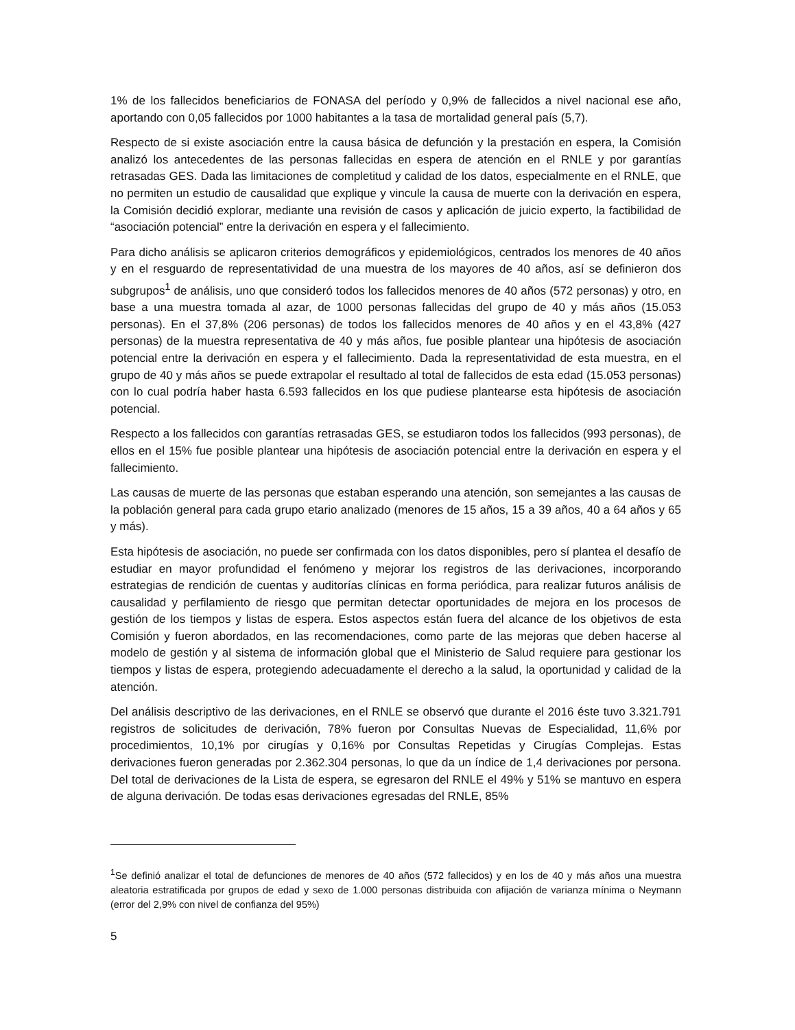1% de los fallecidos beneficiarios de FONASA del período y 0,9% de fallecidos a nivel nacional ese año, aportando con 0,05 fallecidos por 1000 habitantes a la tasa de mortalidad general país (5,7).
Respecto de si existe asociación entre la causa básica de defunción y la prestación en espera, la Comisión analizó los antecedentes de las personas fallecidas en espera de atención en el RNLE y por garantías retrasadas GES. Dada las limitaciones de completitud y calidad de los datos, especialmente en el RNLE, que no permiten un estudio de causalidad que explique y vincule la causa de muerte con la derivación en espera, la Comisión decidió explorar, mediante una revisión de casos y aplicación de juicio experto, la factibilidad de “asociación potencial” entre la derivación en espera y el fallecimiento.
Para dicho análisis se aplicaron criterios demográficos y epidemiológicos, centrados los menores de 40 años y en el resguardo de representatividad de una muestra de los mayores de 40 años, así se definieron dos subgrupos<sup>1</sup> de análisis, uno que consideró todos los fallecidos menores de 40 años (572 personas) y otro, en base a una muestra tomada al azar, de 1000 personas fallecidas del grupo de 40 y más años (15.053 personas). En el 37,8% (206 personas) de todos los fallecidos menores de 40 años y en el 43,8% (427 personas) de la muestra representativa de 40 y más años, fue posible plantear una hipótesis de asociación potencial entre la derivación en espera y el fallecimiento. Dada la representatividad de esta muestra, en el grupo de 40 y más años se puede extrapolar el resultado al total de fallecidos de esta edad (15.053 personas) con lo cual podría haber hasta 6.593 fallecidos en los que pudiese plantearse esta hipótesis de asociación potencial.
Respecto a los fallecidos con garantías retrasadas GES, se estudiaron todos los fallecidos (993 personas), de ellos en el 15% fue posible plantear una hipótesis de asociación potencial entre la derivación en espera y el fallecimiento.
Las causas de muerte de las personas que estaban esperando una atención, son semejantes a las causas de la población general para cada grupo etario analizado (menores de 15 años, 15 a 39 años, 40 a 64 años y 65 y más).
Esta hipótesis de asociación, no puede ser confirmada con los datos disponibles, pero sí plantea el desafío de estudiar en mayor profundidad el fenómeno y mejorar los registros de las derivaciones, incorporando estrategias de rendición de cuentas y auditorías clínicas en forma periódica, para realizar futuros análisis de causalidad y perfilamiento de riesgo que permitan detectar oportunidades de mejora en los procesos de gestión de los tiempos y listas de espera. Estos aspectos están fuera del alcance de los objetivos de esta Comisión y fueron abordados, en las recomendaciones, como parte de las mejoras que deben hacerse al modelo de gestión y al sistema de información global que el Ministerio de Salud requiere para gestionar los tiempos y listas de espera, protegiendo adecuadamente el derecho a la salud, la oportunidad y calidad de la atención.
Del análisis descriptivo de las derivaciones, en el RNLE se observó que durante el 2016 éste tuvo 3.321.791 registros de solicitudes de derivación, 78% fueron por Consultas Nuevas de Especialidad, 11,6% por procedimientos, 10,1% por cirugías y 0,16% por Consultas Repetidas y Cirugías Complejas. Estas derivaciones fueron generadas por 2.362.304 personas, lo que da un índice de 1,4 derivaciones por persona. Del total de derivaciones de la Lista de espera, se egresaron del RNLE el 49% y 51% se mantuvo en espera de alguna derivación. De todas esas derivaciones egresadas del RNLE, 85%
<sup>1</sup> Se definió analizar el total de defunciones de menores de 40 años (572 fallecidos) y en los de 40 y más años una muestra aleatoria estratificada por grupos de edad y sexo de 1.000 personas distribuida con afijación de varianza mínima o Neymann (error del 2,9% con nivel de confianza del 95%)
5